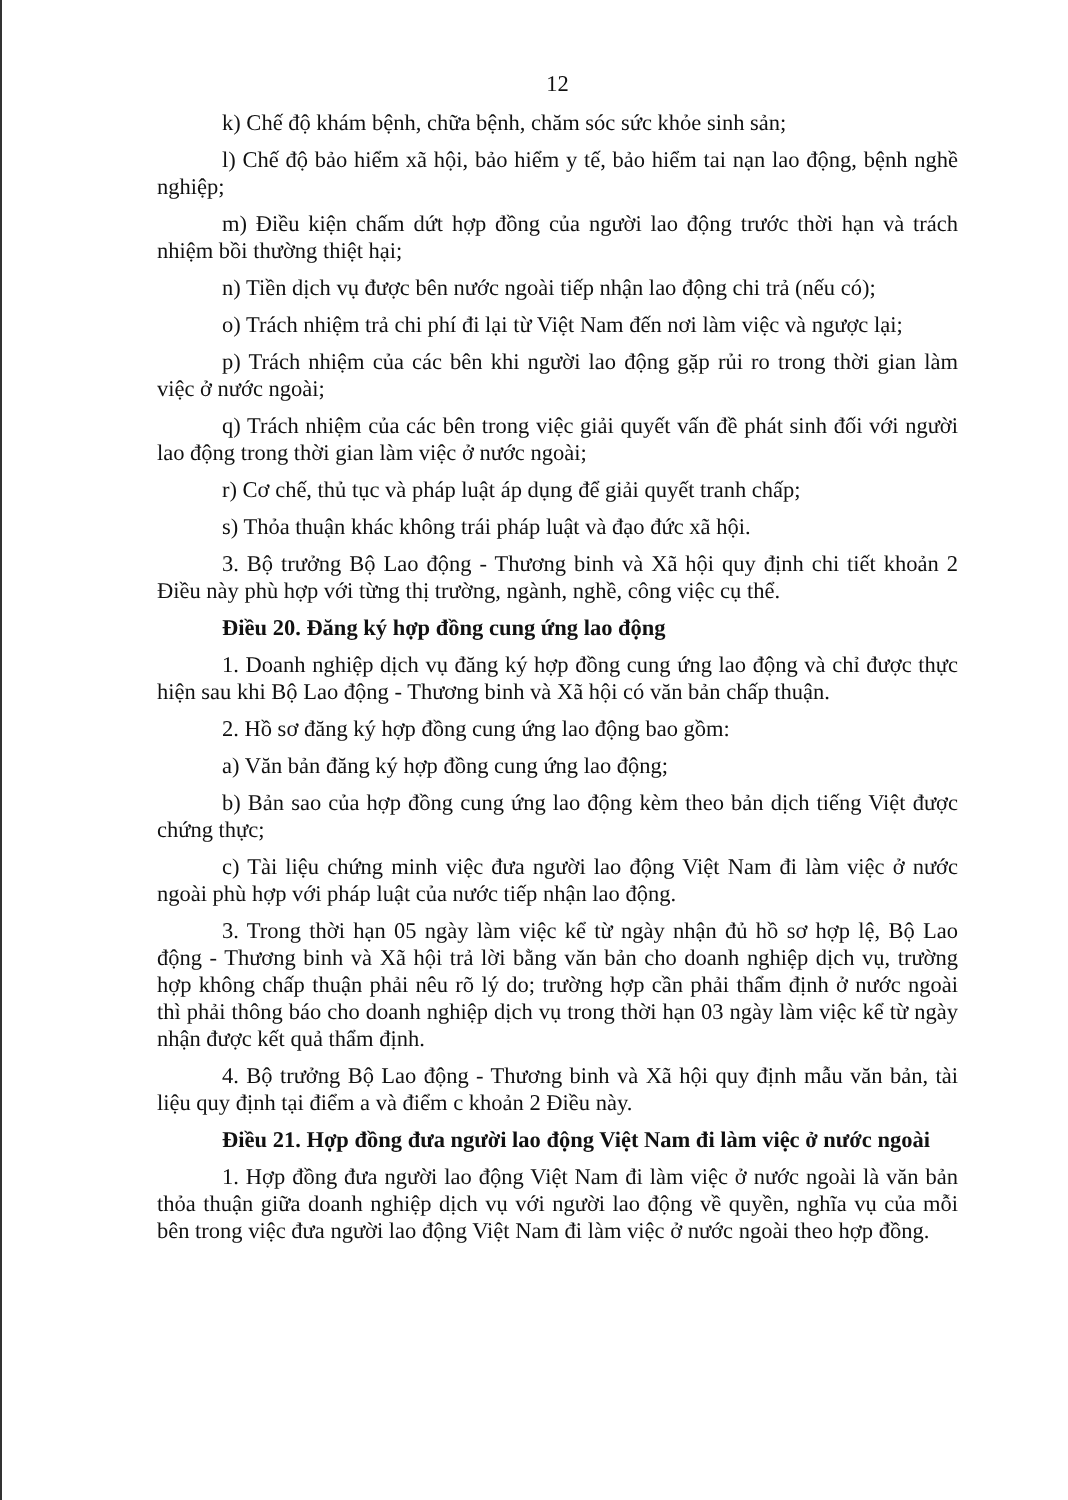12
k) Chế độ khám bệnh, chữa bệnh, chăm sóc sức khỏe sinh sản;
l) Chế độ bảo hiểm xã hội, bảo hiểm y tế, bảo hiểm tai nạn lao động, bệnh nghề nghiệp;
m) Điều kiện chấm dứt hợp đồng của người lao động trước thời hạn và trách nhiệm bồi thường thiệt hại;
n) Tiền dịch vụ được bên nước ngoài tiếp nhận lao động chi trả (nếu có);
o) Trách nhiệm trả chi phí đi lại từ Việt Nam đến nơi làm việc và ngược lại;
p) Trách nhiệm của các bên khi người lao động gặp rủi ro trong thời gian làm việc ở nước ngoài;
q) Trách nhiệm của các bên trong việc giải quyết vấn đề phát sinh đối với người lao động trong thời gian làm việc ở nước ngoài;
r) Cơ chế, thủ tục và pháp luật áp dụng để giải quyết tranh chấp;
s) Thỏa thuận khác không trái pháp luật và đạo đức xã hội.
3. Bộ trưởng Bộ Lao động - Thương binh và Xã hội quy định chi tiết khoản 2 Điều này phù hợp với từng thị trường, ngành, nghề, công việc cụ thể.
Điều 20. Đăng ký hợp đồng cung ứng lao động
1. Doanh nghiệp dịch vụ đăng ký hợp đồng cung ứng lao động và chỉ được thực hiện sau khi Bộ Lao động - Thương binh và Xã hội có văn bản chấp thuận.
2. Hồ sơ đăng ký hợp đồng cung ứng lao động bao gồm:
a) Văn bản đăng ký hợp đồng cung ứng lao động;
b) Bản sao của hợp đồng cung ứng lao động kèm theo bản dịch tiếng Việt được chứng thực;
c) Tài liệu chứng minh việc đưa người lao động Việt Nam đi làm việc ở nước ngoài phù hợp với pháp luật của nước tiếp nhận lao động.
3. Trong thời hạn 05 ngày làm việc kể từ ngày nhận đủ hồ sơ hợp lệ, Bộ Lao động - Thương binh và Xã hội trả lời bằng văn bản cho doanh nghiệp dịch vụ, trường hợp không chấp thuận phải nêu rõ lý do; trường hợp cần phải thẩm định ở nước ngoài thì phải thông báo cho doanh nghiệp dịch vụ trong thời hạn 03 ngày làm việc kể từ ngày nhận được kết quả thẩm định.
4. Bộ trưởng Bộ Lao động - Thương binh và Xã hội quy định mẫu văn bản, tài liệu quy định tại điểm a và điểm c khoản 2 Điều này.
Điều 21. Hợp đồng đưa người lao động Việt Nam đi làm việc ở nước ngoài
1. Hợp đồng đưa người lao động Việt Nam đi làm việc ở nước ngoài là văn bản thỏa thuận giữa doanh nghiệp dịch vụ với người lao động về quyền, nghĩa vụ của mỗi bên trong việc đưa người lao động Việt Nam đi làm việc ở nước ngoài theo hợp đồng.